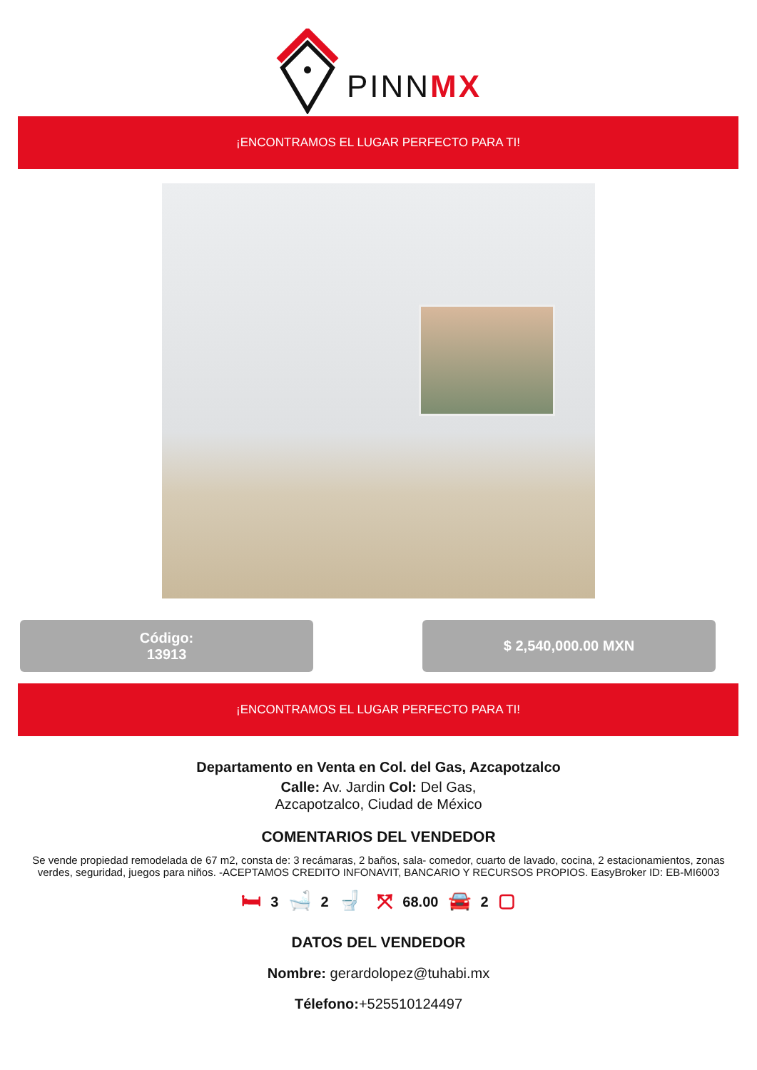PINNMX
¡ENCONTRAMOS EL LUGAR PERFECTO PARA TI!
Código:
13913
$ 2,540,000.00 MXN
¡ENCONTRAMOS EL LUGAR PERFECTO PARA TI!
Departamento en Venta en Col. del Gas, Azcapotzalco
Calle: Av. Jardin Col: Del Gas,
Azcapotzalco, Ciudad de México
COMENTARIOS DEL VENDEDOR
Se vende propiedad remodelada de 67 m2, consta de: 3 recámaras, 2 baños, sala- comedor, cuarto de lavado, cocina, 2 estacionamientos, zonas verdes, seguridad, juegos para niños. -ACEPTAMOS CREDITO INFONAVIT, BANCARIO Y RECURSOS PROPIOS. EasyBroker ID: EB-MI6003
🛏 3 🛁 2 🚽 ⤧ 68.00 🚘 2 ▢
DATOS DEL VENDEDOR
Nombre: gerardolopez@tuhabi.mx
Télefono:+525510124497